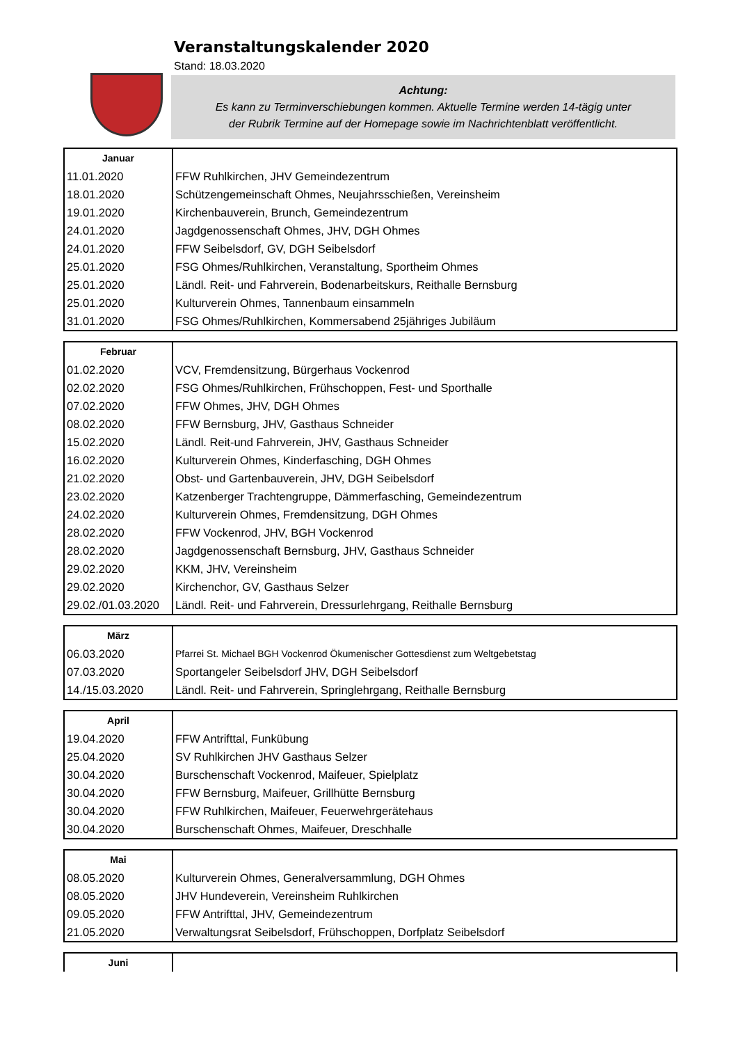Veranstaltungskalender 2020
Stand: 18.03.2020
Achtung:
Es kann zu Terminverschiebungen kommen. Aktuelle Termine werden 14-tägig unter
der Rubrik Termine auf der Homepage sowie im Nachrichtenblatt veröffentlicht.
| Januar | |
| --- | --- |
| 11.01.2020 | FFW Ruhlkirchen, JHV Gemeindezentrum |
| 18.01.2020 | Schützengemeinschaft Ohmes, Neujahrsschießen, Vereinsheim |
| 19.01.2020 | Kirchenbauverein, Brunch, Gemeindezentrum |
| 24.01.2020 | Jagdgenossenschaft Ohmes, JHV, DGH Ohmes |
| 24.01.2020 | FFW Seibelsdorf, GV, DGH Seibelsdorf |
| 25.01.2020 | FSG Ohmes/Ruhlkirchen, Veranstaltung, Sportheim Ohmes |
| 25.01.2020 | Ländl. Reit- und Fahrverein, Bodenarbeitskurs, Reithalle Bernsburg |
| 25.01.2020 | Kulturverein Ohmes, Tannenbaum einsammeln |
| 31.01.2020 | FSG Ohmes/Ruhlkirchen, Kommersabend 25jähriges Jubiläum |
| Februar | |
| --- | --- |
| 01.02.2020 | VCV, Fremdensitzung, Bürgerhaus Vockenrod |
| 02.02.2020 | FSG Ohmes/Ruhlkirchen, Frühschoppen, Fest- und Sporthalle |
| 07.02.2020 | FFW Ohmes, JHV, DGH Ohmes |
| 08.02.2020 | FFW Bernsburg, JHV, Gasthaus Schneider |
| 15.02.2020 | Ländl. Reit-und Fahrverein, JHV, Gasthaus Schneider |
| 16.02.2020 | Kulturverein Ohmes, Kinderfasching, DGH Ohmes |
| 21.02.2020 | Obst- und Gartenbauverein, JHV, DGH Seibelsdorf |
| 23.02.2020 | Katzenberger Trachtengruppe, Dämmerfasching, Gemeindezentrum |
| 24.02.2020 | Kulturverein Ohmes, Fremdensitzung, DGH Ohmes |
| 28.02.2020 | FFW Vockenrod, JHV, BGH Vockenrod |
| 28.02.2020 | Jagdgenossenschaft Bernsburg, JHV, Gasthaus Schneider |
| 29.02.2020 | KKM, JHV, Vereinsheim |
| 29.02.2020 | Kirchenchor, GV, Gasthaus Selzer |
| 29.02./01.03.2020 | Ländl. Reit- und Fahrverein, Dressurlehrgang, Reithalle Bernsburg |
| März | |
| --- | --- |
| 06.03.2020 | Pfarrei St. Michael BGH Vockenrod Ökumenischer Gottesdienst zum Weltgebetstag |
| 07.03.2020 | Sportangeler Seibelsdorf JHV, DGH Seibelsdorf |
| 14./15.03.2020 | Ländl. Reit- und Fahrverein, Springlehrgang, Reithalle Bernsburg |
| April | |
| --- | --- |
| 19.04.2020 | FFW Antrifttal, Funkübung |
| 25.04.2020 | SV Ruhlkirchen JHV Gasthaus Selzer |
| 30.04.2020 | Burschenschaft Vockenrod, Maifeuer, Spielplatz |
| 30.04.2020 | FFW Bernsburg, Maifeuer, Grillhütte Bernsburg |
| 30.04.2020 | FFW Ruhlkirchen, Maifeuer, Feuerwehrgerätehaus |
| 30.04.2020 | Burschenschaft Ohmes, Maifeuer, Dreschhalle |
| Mai | |
| --- | --- |
| 08.05.2020 | Kulturverein Ohmes, Generalversammlung, DGH Ohmes |
| 08.05.2020 | JHV Hundeverein, Vereinsheim Ruhlkirchen |
| 09.05.2020 | FFW Antrifttal, JHV, Gemeindezentrum |
| 21.05.2020 | Verwaltungsrat Seibelsdorf, Frühschoppen, Dorfplatz Seibelsdorf |
| Juni | |
| --- | --- |